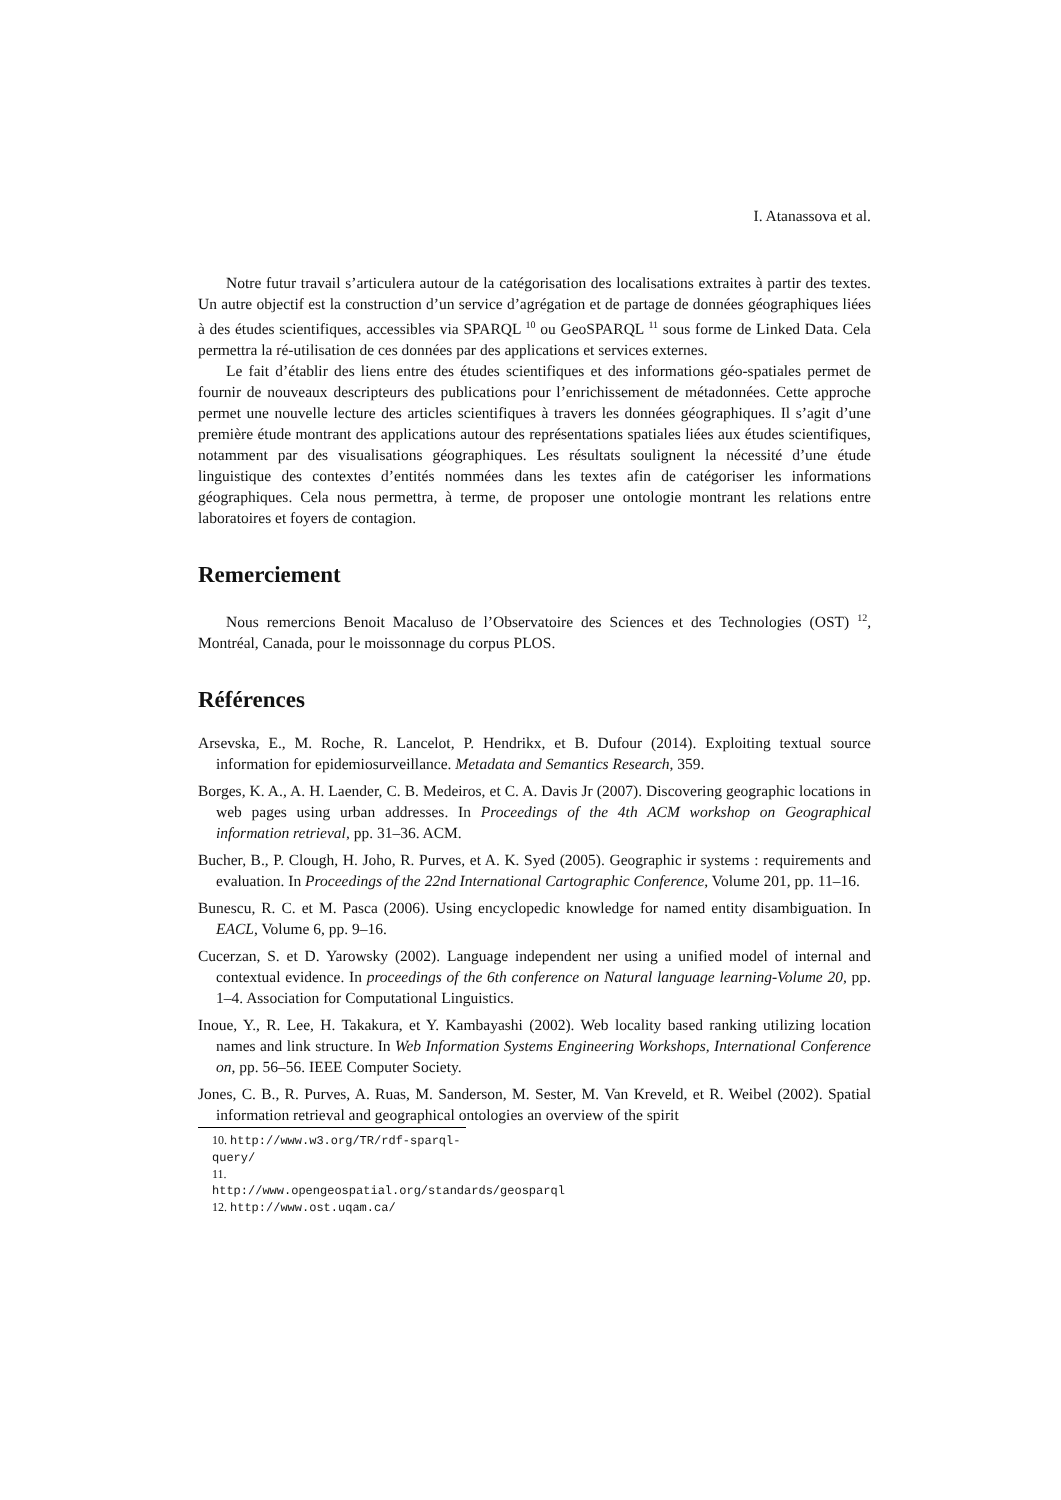I. Atanassova et al.
Notre futur travail s’articulera autour de la catégorisation des localisations extraites à partir des textes. Un autre objectif est la construction d’un service d’agrégation et de partage de données géographiques liées à des études scientifiques, accessibles via SPARQL <sup>10</sup> ou GeoSPARQL <sup>11</sup> sous forme de Linked Data. Cela permettra la ré-utilisation de ces données par des applications et services externes.
Le fait d’établir des liens entre des études scientifiques et des informations géo-spatiales permet de fournir de nouveaux descripteurs des publications pour l’enrichissement de métadonnées. Cette approche permet une nouvelle lecture des articles scientifiques à travers les données géographiques. Il s’agit d’une première étude montrant des applications autour des représentations spatiales liées aux études scientifiques, notamment par des visualisations géographiques. Les résultats soulignent la nécessité d’une étude linguistique des contextes d’entités nommées dans les textes afin de catégoriser les informations géographiques. Cela nous permettra, à terme, de proposer une ontologie montrant les relations entre laboratoires et foyers de contagion.
Remerciement
Nous remercions Benoit Macaluso de l’Observatoire des Sciences et des Technologies (OST) <sup>12</sup>, Montréal, Canada, pour le moissonnage du corpus PLOS.
Références
Arsevska, E., M. Roche, R. Lancelot, P. Hendrikx, et B. Dufour (2014). Exploiting textual source information for epidemiosurveillance. Metadata and Semantics Research, 359.
Borges, K. A., A. H. Laender, C. B. Medeiros, et C. A. Davis Jr (2007). Discovering geographic locations in web pages using urban addresses. In Proceedings of the 4th ACM workshop on Geographical information retrieval, pp. 31–36. ACM.
Bucher, B., P. Clough, H. Joho, R. Purves, et A. K. Syed (2005). Geographic ir systems : requirements and evaluation. In Proceedings of the 22nd International Cartographic Conference, Volume 201, pp. 11–16.
Bunescu, R. C. et M. Pasca (2006). Using encyclopedic knowledge for named entity disambiguation. In EACL, Volume 6, pp. 9–16.
Cucerzan, S. et D. Yarowsky (2002). Language independent ner using a unified model of internal and contextual evidence. In proceedings of the 6th conference on Natural language learning-Volume 20, pp. 1–4. Association for Computational Linguistics.
Inoue, Y., R. Lee, H. Takakura, et Y. Kambayashi (2002). Web locality based ranking utilizing location names and link structure. In Web Information Systems Engineering Workshops, International Conference on, pp. 56–56. IEEE Computer Society.
Jones, C. B., R. Purves, A. Ruas, M. Sanderson, M. Sester, M. Van Kreveld, et R. Weibel (2002). Spatial information retrieval and geographical ontologies an overview of the spirit
10. http://www.w3.org/TR/rdf-sparql-query/
11. http://www.opengeospatial.org/standards/geosparql
12. http://www.ost.uqam.ca/